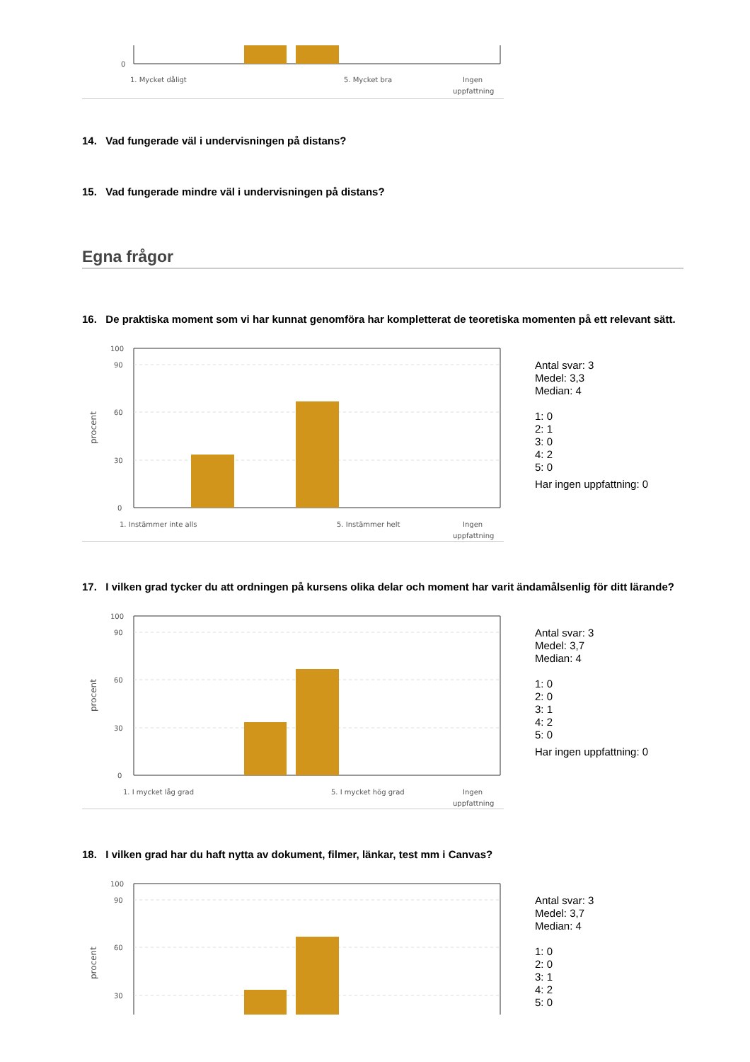0
1. Mycket dåligt
5. Mycket bra
Ingen
uppfattning
14. Vad fungerade väl i undervisningen på distans?
15. Vad fungerade mindre väl i undervisningen på distans?
Egna frågor
16. De praktiska moment som vi har kunnat genomföra har kompletterat de teoretiska momenten på ett relevant sätt.
100
90
60
30
0
procent
1. Instämmer inte alls
5. Instämmer helt
Ingen
uppfattning
Antal svar: 3
Medel: 3,3
Median: 4
1: 0
2: 1
3: 0
4: 2
5: 0
Har ingen uppfattning: 0
17. I vilken grad tycker du att ordningen på kursens olika delar och moment har varit ändamålsenlig för ditt lärande?
100
90
60
30
0
procent
1. I mycket låg grad
5. I mycket hög grad
Ingen
uppfattning
Antal svar: 3
Medel: 3,7
Median: 4
1: 0
2: 0
3: 1
4: 2
5: 0
Har ingen uppfattning: 0
18. I vilken grad har du haft nytta av dokument, filmer, länkar, test mm i Canvas?
100
90
60
30
procent
Antal svar: 3
Medel: 3,7
Median: 4
1: 0
2: 0
3: 1
4: 2
5: 0